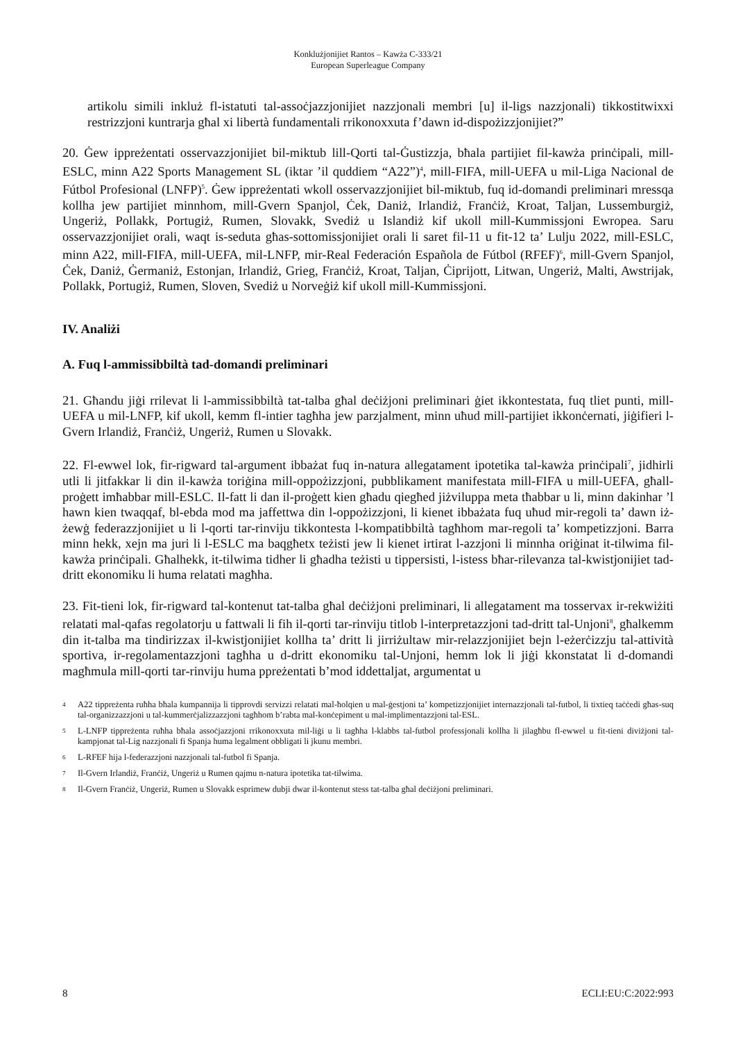Konklużjonijiet Rantos – Kawża C-333/21
European Superleague Company
artikolu simili inkluż fl-istatuti tal-assoċjazzjonijiet nazzjonali membri [u] il-ligs nazzjonali) tikkostitwixxi restrizzjoni kuntrarja għal xi libertà fundamentali rrikonoxxuta f’dawn id-dispożizzjonijiet?”
20. Ġew ippreżentati osservazzjonijiet bil-miktub lill-Qorti tal-Ġustizzja, bħala partijiet fil-kawża prinċipali, mill-ESLC, minn A22 Sports Management SL (iktar ’il quddiem “A22”)<sup>4</sup>, mill-FIFA, mill-UEFA u mil-Liga Nacional de Fútbol Profesional (LNFP)<sup>5</sup>. Ġew ippreżentati wkoll osservazzjonijiet bil-miktub, fuq id-domandi preliminari mressqa kollha jew partijiet minnhom, mill-Gvern Spanjol, Ċek, Daniż, Irlandiż, Franċiż, Kroat, Taljan, Lussemburgiż, Ungeriż, Pollakk, Portugiż, Rumen, Slovakk, Svediż u Islandiż kif ukoll mill-Kummissjoni Ewropea. Saru osservazzjonijiet orali, waqt is-seduta għas-sottomissjonijiet orali li saret fil-11 u fit-12 ta’ Lulju 2022, mill-ESLC, minn A22, mill-FIFA, mill-UEFA, mil-LNFP, mir-Real Federación Española de Fútbol (RFEF)<sup>6</sup>, mill-Gvern Spanjol, Ċek, Daniż, Ġermaniż, Estonjan, Irlandiż, Grieg, Franċiż, Kroat, Taljan, Ċiprijott, Litwan, Ungeriż, Malti, Awstrijak, Pollakk, Portugiż, Rumen, Sloven, Svediż u Norveġiż kif ukoll mill-Kummissjoni.
IV. Analiżi
A. Fuq l-ammissibbiltà tad-domandi preliminari
21. Għandu jiġi rrilevat li l-ammissibbiltà tat-talba għal deċiżjoni preliminari ġiet ikkontestata, fuq tliet punti, mill-UEFA u mil-LNFP, kif ukoll, kemm fl-intier tagħha jew parzjalment, minn uħud mill-partijiet ikkonċernati, jiġifieri l-Gvern Irlandiż, Franċiż, Ungeriż, Rumen u Slovakk.
22. Fl-ewwel lok, fir-rigward tal-argument ibbażat fuq in-natura allegatament ipotetika tal-kawża prinċipali<sup>7</sup>, jidhirli utli li jitfakkar li din il-kawża toriġina mill-oppożizzjoni, pubblikament manifestata mill-FIFA u mill-UEFA, għall-proġett imħabbar mill-ESLC. Il-fatt li dan il-proġett kien għadu qiegħed jiżviluppa meta tħabbar u li, minn dakinhar ’l hawn kien twaqqaf, bl-ebda mod ma jaffettwa din l-oppożizzjoni, li kienet ibbażata fuq uħud mir-regoli ta’ dawn iż-żewġ federazzjonijiet u li l-qorti tar-rinviju tikkontesta l-kompatibbiltà tagħhom mar-regoli ta’ kompetizzjoni. Barra minn hekk, xejn ma juri li l-ESLC ma baqgħetx teżisti jew li kienet irtirat l-azzjoni li minnha oriġinat it-tilwima fil-kawża prinċipali. Għalhekk, it-tilwima tidher li għadha teżisti u tippersisti, l-istess bħar-rilevanza tal-kwistjonijiet tad-dritt ekonomiku li huma relatati magħha.
23. Fit-tieni lok, fir-rigward tal-kontenut tat-talba għal deċiżjoni preliminari, li allegatament ma tosservax ir-rekwiżiti relatati mal-qafas regolatorju u fattwali li fih il-qorti tar-rinviju titlob l-interpretazzjoni tad-dritt tal-Unjoni<sup>8</sup>, għalkemm din it-talba ma tindirizzax il-kwistjonijiet kollha ta’ dritt li jirriżultaw mir-relazzjonijiet bejn l-eżerċizzju tal-attività sportiva, ir-regolamentazzjoni tagħha u d-dritt ekonomiku tal-Unjoni, hemm lok li jiġi kkonstatat li d-domandi magħmula mill-qorti tar-rinviju huma ppreżentati b’mod iddettaljat, argumentat u
4 A22 tippreżenta ruħha bħala kumpannija li tipprovdi servizzi relatati mal-ħolqien u mal-ġestjoni ta’ kompetizzjonijiet internazzjonali tal-futbol, li tixtieq taċċedi għas-suq tal-organizzazzjoni u tal-kummerċjalizzazzjoni tagħhom b’rabta mal-konċepiment u mal-implimentazzjoni tal-ESL.
5 L-LNFP tippreżenta ruħha bħala assoċjazzjoni rrikonoxxuta mil-liġi u li tagħha l-klabbs tal-futbol professjonali kollha li jilagħbu fl-ewwel u fit-tieni diviżjoni tal-kampjonat tal-Lig nazzjonali fi Spanja huma legalment obbligati li jkunu membri.
6 L-RFEF hija l-federazzjoni nazzjonali tal-futbol fi Spanja.
7 Il-Gvern Irlandiż, Franċiż, Ungeriż u Rumen qajmu n-natura ipotetika tat-tilwima.
8 Il-Gvern Franċiż, Ungeriż, Rumen u Slovakk esprimew dubji dwar il-kontenut stess tat-talba għal deċiżjoni preliminari.
8 ECLI:EU:C:2022:993